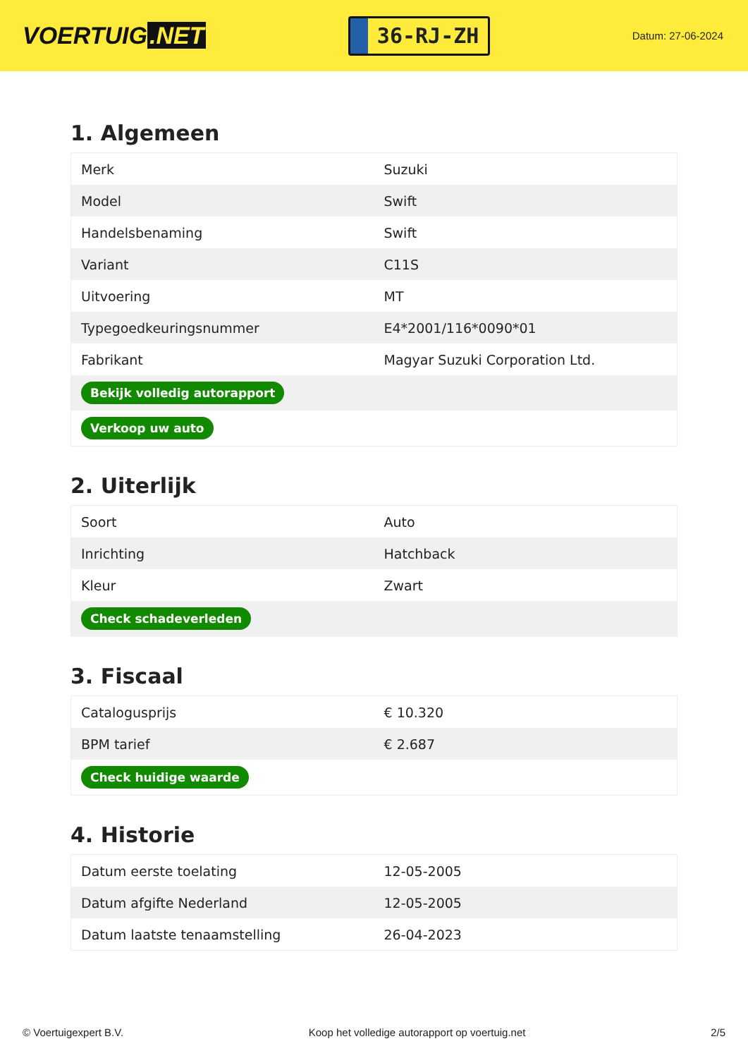VOERTUIG.NET
36-RJ-ZH
Datum: 27-06-2024
1. Algemeen
| Merk | Suzuki |
| Model | Swift |
| Handelsbenaming | Swift |
| Variant | C11S |
| Uitvoering | MT |
| Typegoedkeuringsnummer | E4*2001/116*0090*01 |
| Fabrikant | Magyar Suzuki Corporation Ltd. |
| Bekijk volledig autorapport | |
| Verkoop uw auto | |
2. Uiterlijk
| Soort | Auto |
| Inrichting | Hatchback |
| Kleur | Zwart |
| Check schadeverleden | |
3. Fiscaal
| Catalogusprijs | € 10.320 |
| BPM tarief | € 2.687 |
| Check huidige waarde | |
4. Historie
| Datum eerste toelating | 12-05-2005 |
| Datum afgifte Nederland | 12-05-2005 |
| Datum laatste tenaamstelling | 26-04-2023 |
© Voertuigexpert B.V. Koop het volledige autorapport op voertuig.net 2/5